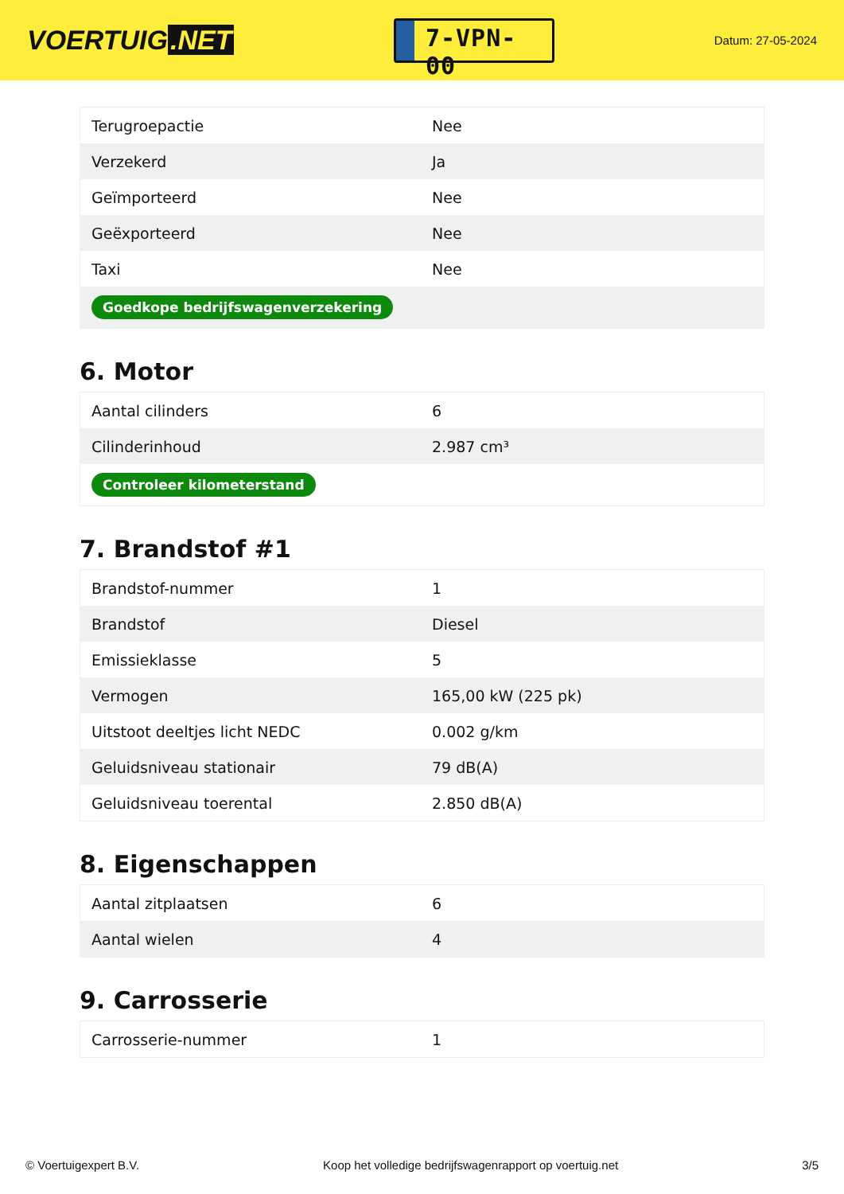VOERTUIG.NET
7-VPN-00
Datum: 27-05-2024
| Terugroepactie | Nee |
| Verzekerd | Ja |
| Geïmporteerd | Nee |
| Geëxporteerd | Nee |
| Taxi | Nee |
| Goedkope bedrijfswagenverzekering | |
6. Motor
| Aantal cilinders | 6 |
| Cilinderinhoud | 2.987 cm³ |
| Controleer kilometerstand | |
7. Brandstof #1
| Brandstof-nummer | 1 |
| Brandstof | Diesel |
| Emissieklasse | 5 |
| Vermogen | 165,00 kW (225 pk) |
| Uitstoot deeltjes licht NEDC | 0.002 g/km |
| Geluidsniveau stationair | 79 dB(A) |
| Geluidsniveau toerental | 2.850 dB(A) |
8. Eigenschappen
| Aantal zitplaatsen | 6 |
| Aantal wielen | 4 |
9. Carrosserie
| Carrosserie-nummer | 1 |
© Voertuigexpert B.V. Koop het volledige bedrijfswagenrapport op voertuig.net 3/5